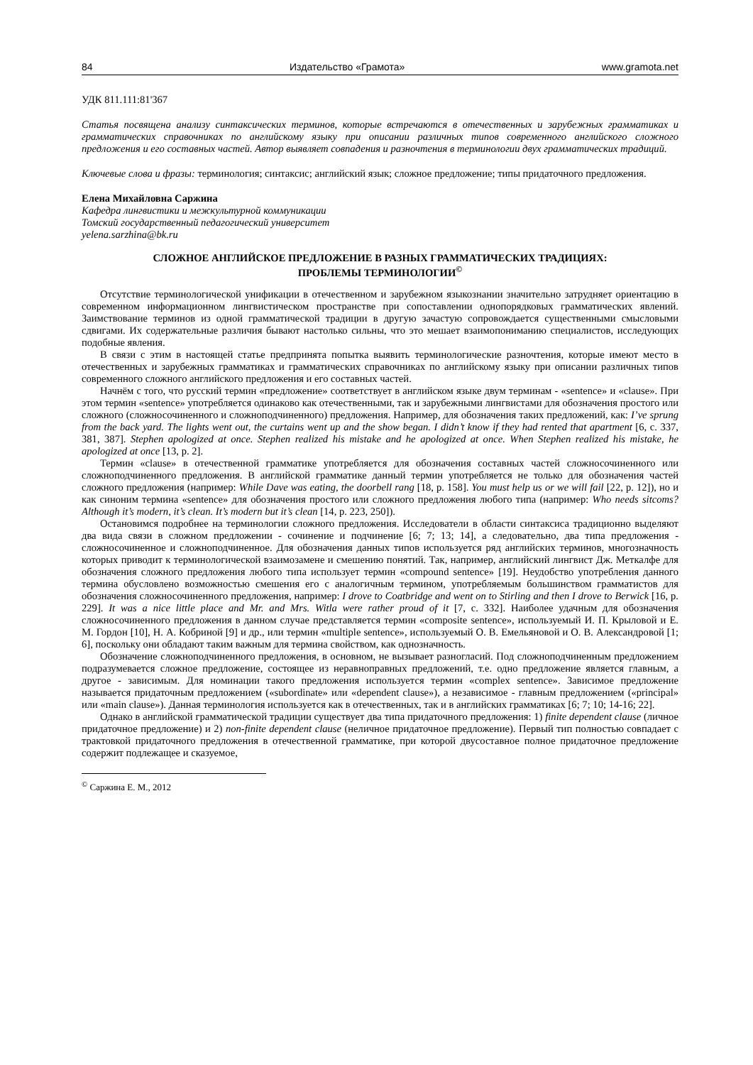84 Издательство «Грамота» www.gramota.net
УДК 811.111:81'367
Статья посвящена анализу синтаксических терминов, которые встречаются в отечественных и зарубежных грамматиках и грамматических справочниках по английскому языку при описании различных типов современного английского сложного предложения и его составных частей. Автор выявляет совпадения и разночтения в терминологии двух грамматических традиций.
Ключевые слова и фразы: терминология; синтаксис; английский язык; сложное предложение; типы придаточного предложения.
Елена Михайловна Саржина
Кафедра лингвистики и межкультурной коммуникации
Томский государственный педагогический университет
yelena.sarzhina@bk.ru
СЛОЖНОЕ АНГЛИЙСКОЕ ПРЕДЛОЖЕНИЕ В РАЗНЫХ ГРАММАТИЧЕСКИХ ТРАДИЦИЯХ:
ПРОБЛЕМЫ ТЕРМИНОЛОГИИ<sup>©</sup>
Отсутствие терминологической унификации в отечественном и зарубежном языкознании значительно затрудняет ориентацию в современном информационном лингвистическом пространстве при сопоставлении однопорядковых грамматических явлений. Заимствование терминов из одной грамматической традиции в другую зачастую сопровождается существенными смысловыми сдвигами. Их содержательные различия бывают настолько сильны, что это мешает взаимопониманию специалистов, исследующих подобные явления.
В связи с этим в настоящей статье предпринята попытка выявить терминологические разночтения, которые имеют место в отечественных и зарубежных грамматиках и грамматических справочниках по английскому языку при описании различных типов современного сложного английского предложения и его составных частей.
Начнём с того, что русский термин «предложение» соответствует в английском языке двум терминам - «sentence» и «clause». При этом термин «sentence» употребляется одинаково как отечественными, так и зарубежными лингвистами для обозначения простого или сложного (сложносочиненного и сложноподчиненного) предложения. Например, для обозначения таких предложений, как: I’ve sprung from the back yard. The lights went out, the curtains went up and the show began. I didn’t know if they had rented that apartment [6, с. 337, 381, 387]. Stephen apologized at once. Stephen realized his mistake and he apologized at once. When Stephen realized his mistake, he apologized at once [13, p. 2].
Термин «clause» в отечественной грамматике употребляется для обозначения составных частей сложносочиненного или сложноподчиненного предложения. В английской грамматике данный термин употребляется не только для обозначения частей сложного предложения (например: While Dave was eating, the doorbell rang [18, p. 158]. You must help us or we will fail [22, p. 12]), но и как синоним термина «sentence» для обозначения простого или сложного предложения любого типа (например: Who needs sitcoms? Although it’s modern, it’s clean. It’s modern but it’s clean [14, p. 223, 250]).
Остановимся подробнее на терминологии сложного предложения. Исследователи в области синтаксиса традиционно выделяют два вида связи в сложном предложении - сочинение и подчинение [6; 7; 13; 14], а следовательно, два типа предложения - сложносочиненное и сложноподчиненное. Для обозначения данных типов используется ряд английских терминов, многозначность которых приводит к терминологической взаимозамене и смешению понятий. Так, например, английский лингвист Дж. Меткалфе для обозначения сложного предложения любого типа использует термин «compound sentence» [19]. Неудобство употребления данного термина обусловлено возможностью смешения его с аналогичным термином, употребляемым большинством грамматистов для обозначения сложносочиненного предложения, например: I drove to Coatbridge and went on to Stirling and then I drove to Berwick [16, p. 229]. It was a nice little place and Mr. and Mrs. Witla were rather proud of it [7, с. 332]. Наиболее удачным для обозначения сложносочиненного предложения в данном случае представляется термин «composite sentence», используемый И. П. Крыловой и Е. М. Гордон [10], Н. А. Кобриной [9] и др., или термин «multiple sentence», используемый О. В. Емельяновой и О. В. Александровой [1; 6], поскольку они обладают таким важным для термина свойством, как однозначность.
Обозначение сложноподчиненного предложения, в основном, не вызывает разногласий. Под сложноподчиненным предложением подразумевается сложное предложение, состоящее из неравноправных предложений, т.е. одно предложение является главным, а другое - зависимым. Для номинации такого предложения используется термин «complex sentence». Зависимое предложение называется придаточным предложением («subordinate» или «dependent clause»), а независимое - главным предложением («principal» или «main clause»). Данная терминология используется как в отечественных, так и в английских грамматиках [6; 7; 10; 14-16; 22].
Однако в английской грамматической традиции существует два типа придаточного предложения: 1) finite dependent clause (личное придаточное предложение) и 2) non-finite dependent clause (неличное придаточное предложение). Первый тип полностью совпадает с трактовкой придаточного предложения в отечественной грамматике, при которой двусоставное полное придаточное предложение содержит подлежащее и сказуемое,
<sup>©</sup> Саржина Е. М., 2012